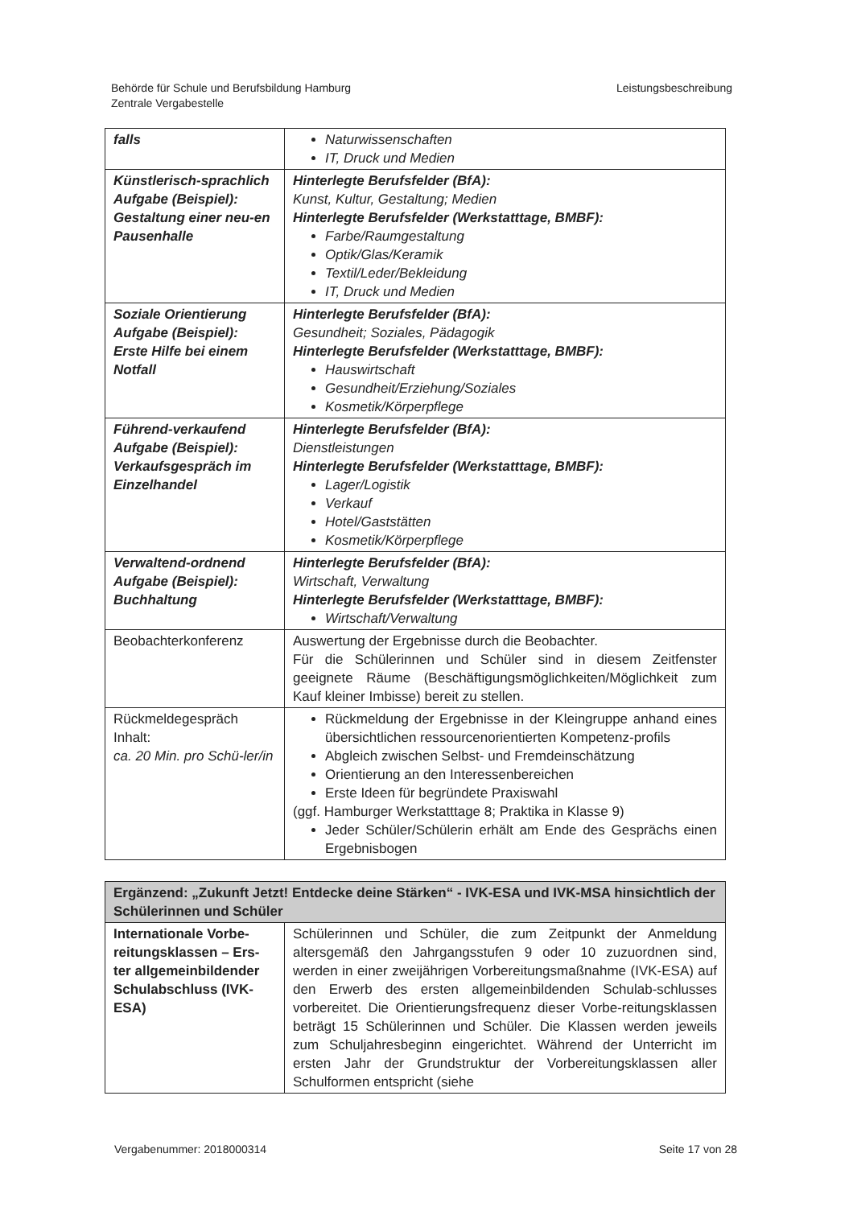Behörde für Schule und Berufsbildung Hamburg
Zentrale Vergabestelle
Leistungsbeschreibung
| falls | Naturwissenschaften IT, Druck und Medien |
| Künstlerisch-sprachlich Aufgabe (Beispiel): Gestaltung einer neu-en Pausenhalle | Hinterlegte Berufsfelder (BfA): Kunst, Kultur, Gestaltung; Medien Hinterlegte Berufsfelder (Werkstatttage, BMBF): Farbe/Raumgestaltung Optik/Glas/Keramik Textil/Leder/Bekleidung IT, Druck und Medien |
| Soziale Orientierung Aufgabe (Beispiel): Erste Hilfe bei einem Notfall | Hinterlegte Berufsfelder (BfA): Gesundheit; Soziales, Pädagogik Hinterlegte Berufsfelder (Werkstatttage, BMBF): Hauswirtschaft Gesundheit/Erziehung/Soziales Kosmetik/Körperpflege |
| Führend-verkaufend Aufgabe (Beispiel): Verkaufsgespräch im Einzelhandel | Hinterlegte Berufsfelder (BfA): Dienstleistungen Hinterlegte Berufsfelder (Werkstatttage, BMBF): Lager/Logistik Verkauf Hotel/Gaststätten Kosmetik/Körperpflege |
| Verwaltend-ordnend Aufgabe (Beispiel): Buchhaltung | Hinterlegte Berufsfelder (BfA): Wirtschaft, Verwaltung Hinterlegte Berufsfelder (Werkstatttage, BMBF): Wirtschaft/Verwaltung |
| Beobachterkonferenz | Auswertung der Ergebnisse durch die Beobachter. Für die Schülerinnen und Schüler sind in diesem Zeitfenster geeignete Räume (Beschäftigungsmöglichkeiten/Möglichkeit zum Kauf kleiner Imbisse) bereit zu stellen. |
| Rückmeldegespräch Inhalt: ca. 20 Min. pro Schü-ler/in | Rückmeldung der Ergebnisse in der Kleingruppe anhand eines übersichtlichen ressourcenorientierten Kompetenz-profils Abgleich zwischen Selbst- und Fremdeinschätzung Orientierung an den Interessenbereichen Erste Ideen für begründete Praxiswahl (ggf. Hamburger Werkstatttage 8; Praktika in Klasse 9) Jeder Schüler/Schülerin erhält am Ende des Gesprächs einen Ergebnisbogen |
| Ergänzend: „Zukunft Jetzt! Entdecke deine Stärken“ - IVK-ESA und IVK-MSA hinsichtlich der Schülerinnen und Schüler | |
| --- | --- |
| Internationale Vorbe-reitungsklassen – Ers-ter allgemeinbildender Schulabschluss (IVK-ESA) | Schülerinnen und Schüler, die zum Zeitpunkt der Anmeldung altersgemäß den Jahrgangsstufen 9 oder 10 zuzuordnen sind, werden in einer zweijährigen Vorbereitungsmaßnahme (IVK-ESA) auf den Erwerb des ersten allgemeinbildenden Schulab-schlusses vorbereitet. Die Orientierungsfrequenz dieser Vorbe-reitungsklassen beträgt 15 Schülerinnen und Schüler. Die Klassen werden jeweils zum Schuljahresbeginn eingerichtet. Während der Unterricht im ersten Jahr der Grundstruktur der Vorbereitungsklassen aller Schulformen entspricht (siehe |
Vergabenummer: 2018000314 Seite 17 von 28